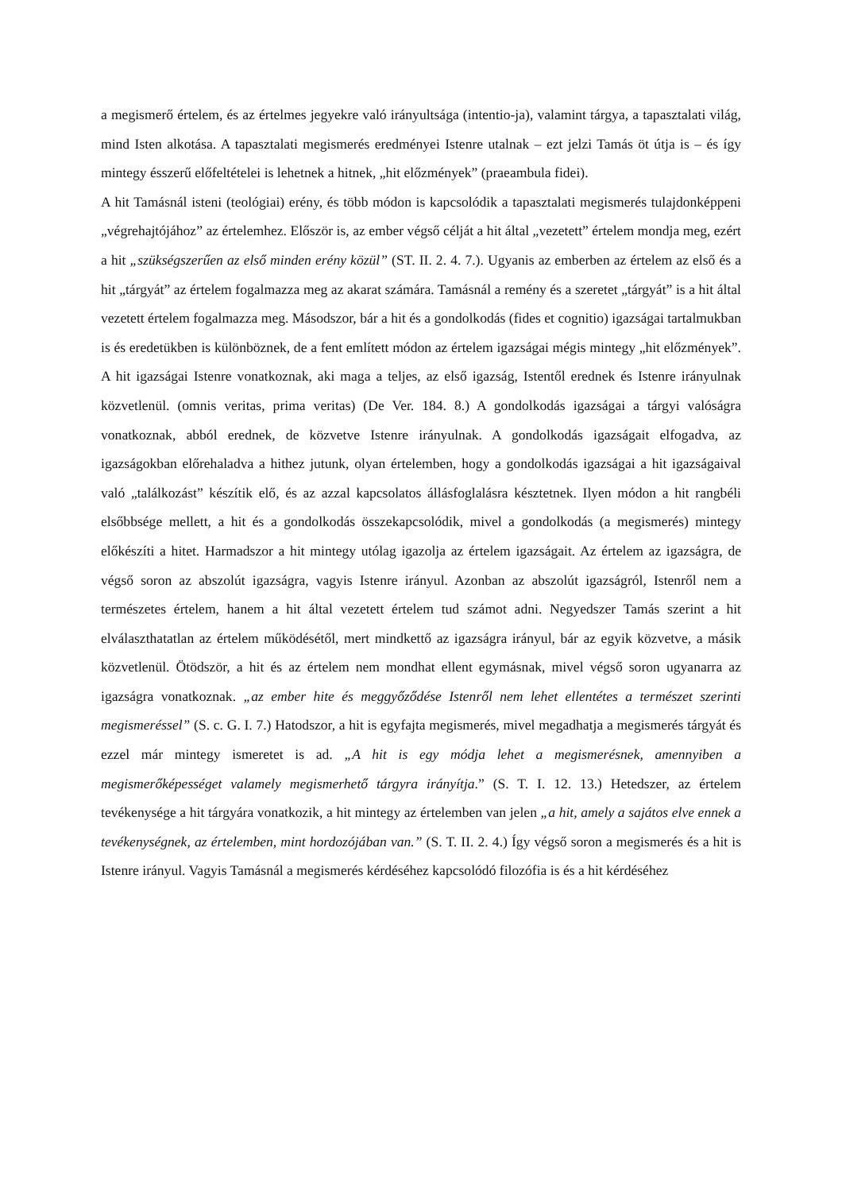a megismerő értelem, és az értelmes jegyekre való irányultsága (intentio-ja), valamint tárgya, a tapasztalati világ, mind Isten alkotása. A tapasztalati megismerés eredményei Istenre utalnak – ezt jelzi Tamás öt útja is – és így mintegy ésszerű előfeltételei is lehetnek a hitnek, „hit előzmények” (praeambula fidei).
A hit Tamásnál isteni (teológiai) erény, és több módon is kapcsolódik a tapasztalati megismerés tulajdonképpeni „végrehajtójához” az értelemhez. Először is, az ember végső célját a hit által „vezetett” értelem mondja meg, ezért a hit „szükségszerűen az első minden erény közül” (ST. II. 2. 4. 7.). Ugyanis az emberben az értelem az első és a hit „tárgyát” az értelem fogalmazza meg az akarat számára. Tamásnál a remény és a szeretet „tárgyát” is a hit által vezetett értelem fogalmazza meg. Másodszor, bár a hit és a gondolkodás (fides et cognitio) igazságai tartalmukban is és eredetükben is különböznek, de a fent említett módon az értelem igazságai mégis mintegy „hit előzmények”. A hit igazságai Istenre vonatkoznak, aki maga a teljes, az első igazság, Istentől erednek és Istenre irányulnak közvetlenül. (omnis veritas, prima veritas) (De Ver. 184. 8.) A gondolkodás igazságai a tárgyi valóságra vonatkoznak, abból erednek, de közvetve Istenre irányulnak. A gondolkodás igazságait elfogadva, az igazságokban előrehaladva a hithez jutunk, olyan értelemben, hogy a gondolkodás igazságai a hit igazságaival való „találkozást” készítik elő, és az azzal kapcsolatos állásfoglalásra késztetnek. Ilyen módon a hit rangbéli elsőbbsége mellett, a hit és a gondolkodás összekapcsolódik, mivel a gondolkodás (a megismerés) mintegy előkészíti a hitet. Harmadszor a hit mintegy utólag igazolja az értelem igazságait. Az értelem az igazságra, de végső soron az abszolút igazságra, vagyis Istenre irányul. Azonban az abszolút igazságról, Istenről nem a természetes értelem, hanem a hit által vezetett értelem tud számot adni. Negyedszer Tamás szerint a hit elválaszthatatlan az értelem működésétől, mert mindkettő az igazságra irányul, bár az egyik közvetve, a másik közvetlenül. Ötödször, a hit és az értelem nem mondhat ellent egymásnak, mivel végső soron ugyanarra az igazságra vonatkoznak. „az ember hite és meggyőződése Istenről nem lehet ellentétes a természet szerinti megismeréssel” (S. c. G. I. 7.) Hatodszor, a hit is egyfajta megismerés, mivel megadhatja a megismerés tárgyát és ezzel már mintegy ismeretet is ad. „A hit is egy módja lehet a megismerésnek, amennyiben a megismerőképességet valamely megismerhető tárgyra irányítja.” (S. T. I. 12. 13.) Hetedszer, az értelem tevékenysége a hit tárgyára vonatkozik, a hit mintegy az értelemben van jelen „a hit, amely a sajátos elve ennek a tevékenységnek, az értelemben, mint hordozójában van.” (S. T. II. 2. 4.) Így végső soron a megismerés és a hit is Istenre irányul. Vagyis Tamásnál a megismerés kérdéséhez kapcsolódó filozófia is és a hit kérdéséhez